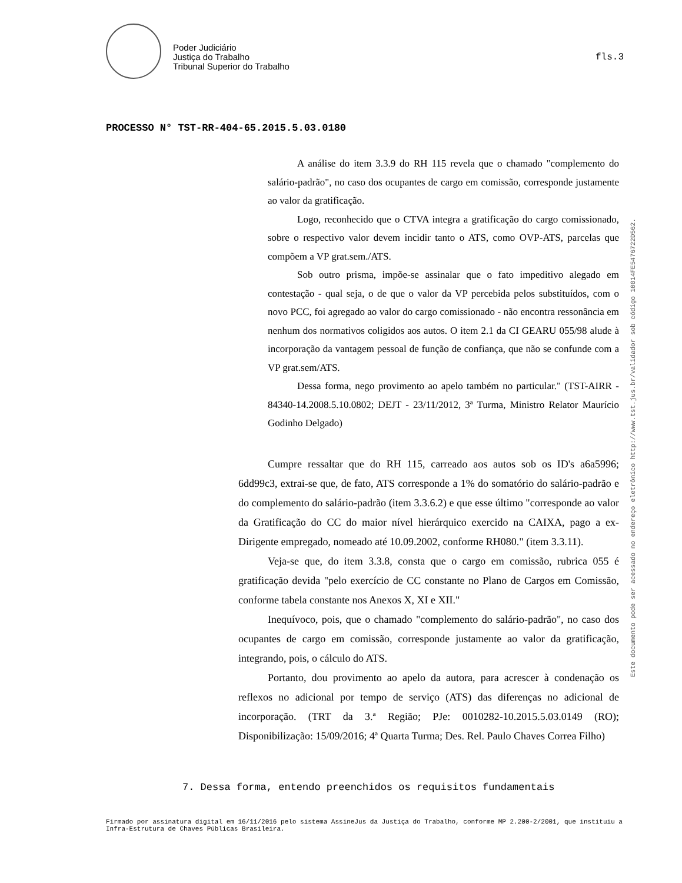Poder Judiciário
Justiça do Trabalho
Tribunal Superior do Trabalho
fls.3
PROCESSO N° TST-RR-404-65.2015.5.03.0180
A análise do item 3.3.9 do RH 115 revela que o chamado "complemento do salário-padrão", no caso dos ocupantes de cargo em comissão, corresponde justamente ao valor da gratificação.
Logo, reconhecido que o CTVA integra a gratificação do cargo comissionado, sobre o respectivo valor devem incidir tanto o ATS, como OVP-ATS, parcelas que compõem a VP grat.sem./ATS.
Sob outro prisma, impõe-se assinalar que o fato impeditivo alegado em contestação - qual seja, o de que o valor da VP percebida pelos substituídos, com o novo PCC, foi agregado ao valor do cargo comissionado - não encontra ressonância em nenhum dos normativos coligidos aos autos. O item 2.1 da CI GEARU 055/98 alude à incorporação da vantagem pessoal de função de confiança, que não se confunde com a VP grat.sem/ATS.
Dessa forma, nego provimento ao apelo também no particular." (TST-AIRR - 84340-14.2008.5.10.0802; DEJT - 23/11/2012, 3ª Turma, Ministro Relator Maurício Godinho Delgado)
Cumpre ressaltar que do RH 115, carreado aos autos sob os ID's a6a5996; 6dd99c3, extrai-se que, de fato, ATS corresponde a 1% do somatório do salário-padrão e do complemento do salário-padrão (item 3.3.6.2) e que esse último "corresponde ao valor da Gratificação do CC do maior nível hierárquico exercido na CAIXA, pago a ex-Dirigente empregado, nomeado até 10.09.2002, conforme RH080." (item 3.3.11).
Veja-se que, do item 3.3.8, consta que o cargo em comissão, rubrica 055 é gratificação devida "pelo exercício de CC constante no Plano de Cargos em Comissão, conforme tabela constante nos Anexos X, XI e XII."
Inequívoco, pois, que o chamado "complemento do salário-padrão", no caso dos ocupantes de cargo em comissão, corresponde justamente ao valor da gratificação, integrando, pois, o cálculo do ATS.
Portanto, dou provimento ao apelo da autora, para acrescer à condenação os reflexos no adicional por tempo de serviço (ATS) das diferenças no adicional de incorporação. (TRT da 3.ª Região; PJe: 0010282-10.2015.5.03.0149 (RO); Disponibilização: 15/09/2016; 4ª Quarta Turma; Des. Rel. Paulo Chaves Correa Filho)
7. Dessa forma, entendo preenchidos os requisitos fundamentais
Firmado por assinatura digital em 16/11/2016 pelo sistema AssineJus da Justiça do Trabalho, conforme MP 2.200-2/2001, que instituiu a Infra-Estrutura de Chaves Públicas Brasileira.
Este documento pode ser acessado no endereço eletrônico http://www.tst.jus.br/validador sob código 10014FE5476722D562.